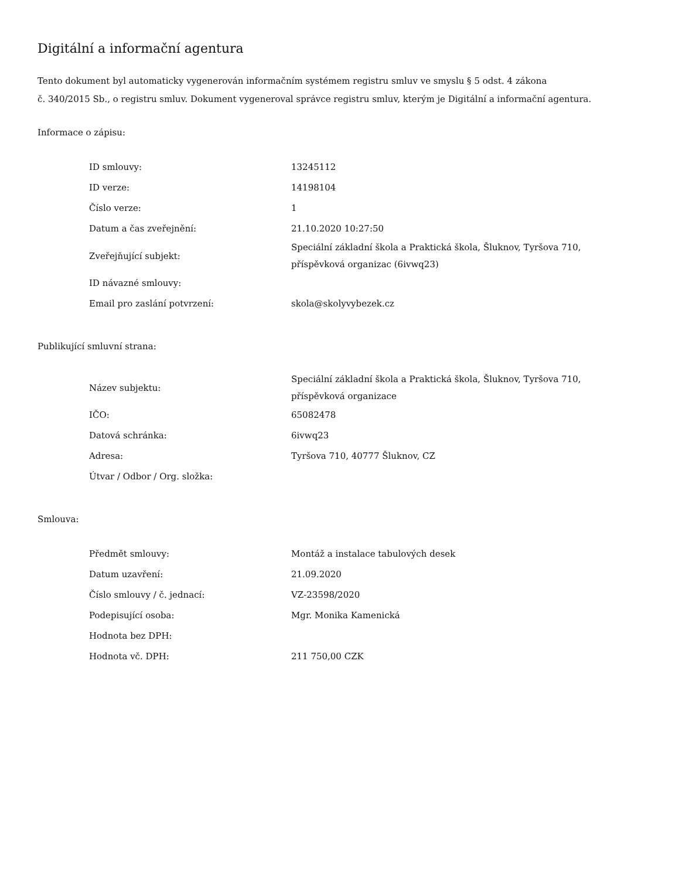Digitální a informační agentura
Tento dokument byl automaticky vygenerován informačním systémem registru smluv ve smyslu § 5 odst. 4 zákona
č. 340/2015 Sb., o registru smluv. Dokument vygeneroval správce registru smluv, kterým je Digitální a informační agentura.
Informace o zápisu:
| ID smlouvy: | 13245112 |
| ID verze: | 14198104 |
| Číslo verze: | 1 |
| Datum a čas zveřejnění: | 21.10.2020 10:27:50 |
| Zveřejňující subjekt: | Speciální základní škola a Praktická škola, Šluknov, Tyršova 710, příspěvková organizac (6ivwq23) |
| ID návazné smlouvy: | |
| Email pro zaslání potvrzení: | skola@skolyvybezek.cz |
Publikující smluvní strana:
| Název subjektu: | Speciální základní škola a Praktická škola, Šluknov, Tyršova 710, příspěvková organizace |
| IČO: | 65082478 |
| Datová schránka: | 6ivwq23 |
| Adresa: | Tyršova 710, 40777 Šluknov, CZ |
| Útvar / Odbor / Org. složka: | |
Smlouva:
| Předmět smlouvy: | Montáž a instalace tabulových desek |
| Datum uzavření: | 21.09.2020 |
| Číslo smlouvy / č. jednací: | VZ-23598/2020 |
| Podepisující osoba: | Mgr. Monika Kamenická |
| Hodnota bez DPH: | |
| Hodnota vč. DPH: | 211 750,00 CZK |